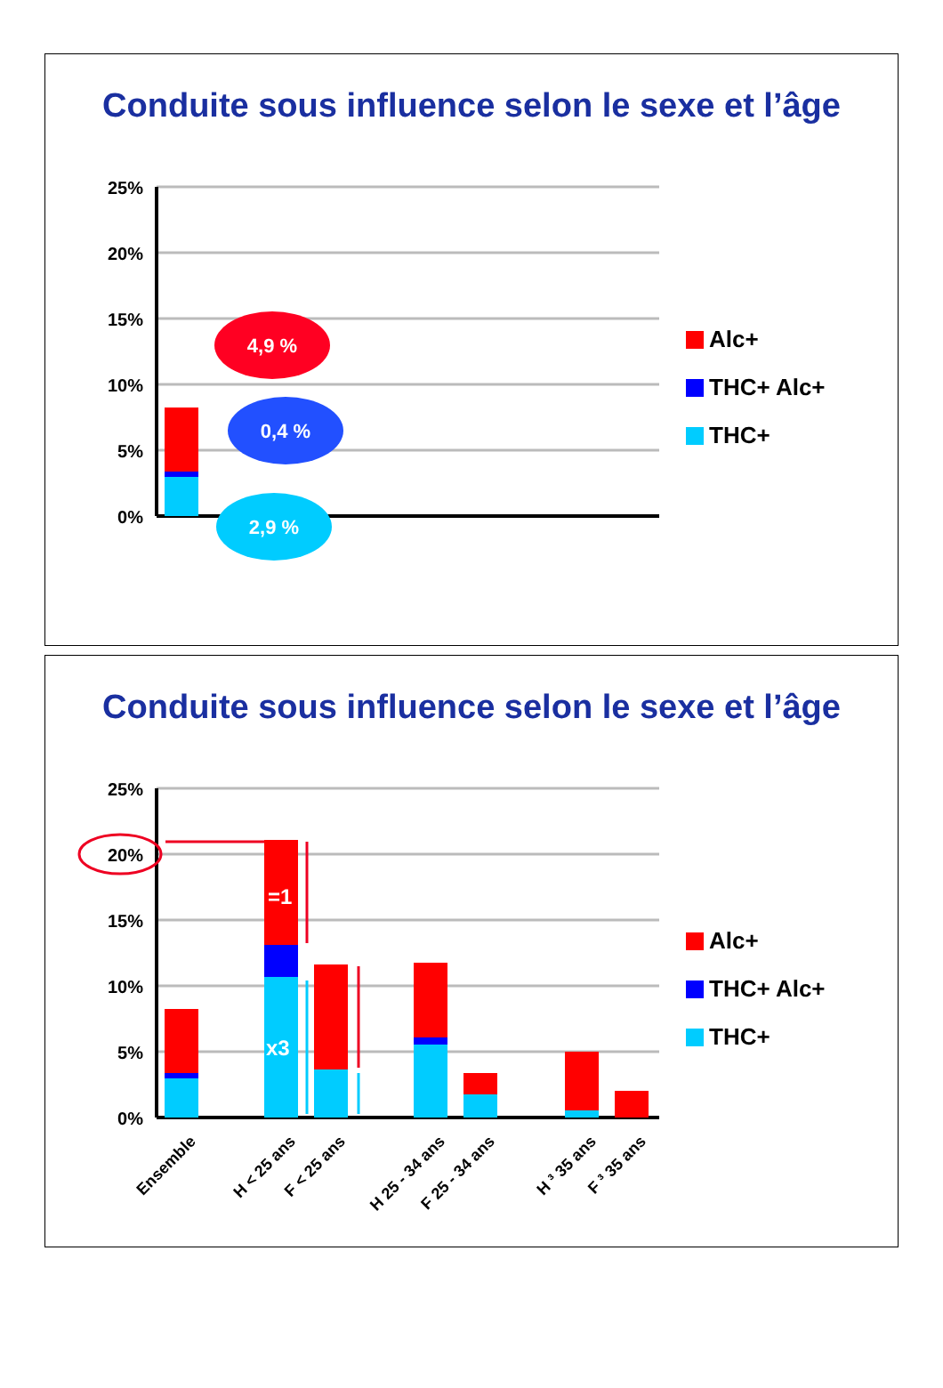Conduite sous influence selon le sexe et l’âge
25%
20%
15%
10%
5%
0%
4,9 %
0,4 %
2,9 %
Alc+
THC+ Alc+
THC+
Conduite sous influence selon le sexe et l’âge
25%
20%
15%
10%
5%
0%
=1
x3
Ensemble
H < 25 ans
F < 25 ans
H 25 - 34 ans
F 25 - 34 ans
H ³ 35 ans
F ³ 35 ans
Alc+
THC+ Alc+
THC+